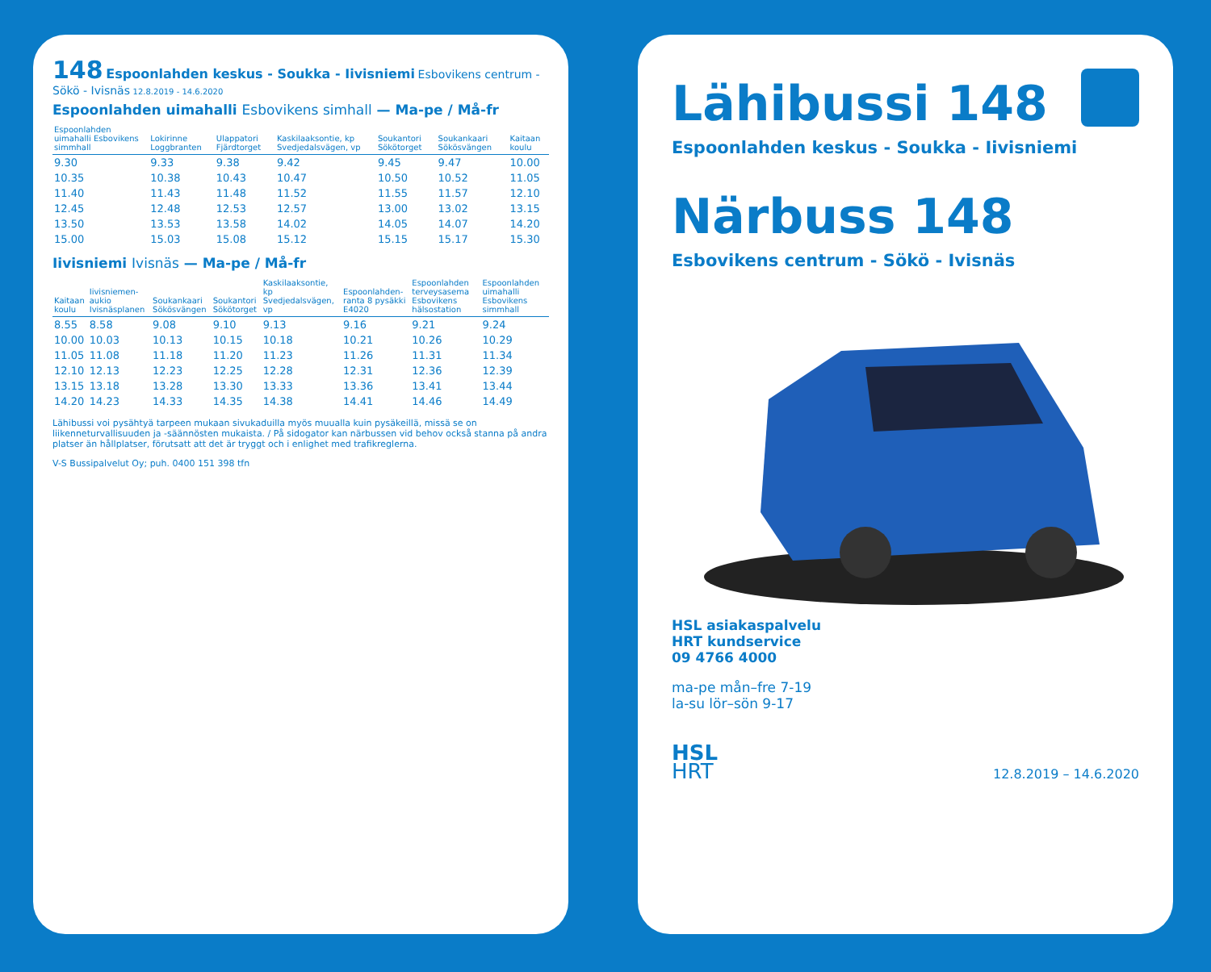148 Espoonlahden keskus - Soukka - Iivisniemi Esbovikens centrum - Sökö - Ivisnäs 12.8.2019 - 14.6.2020
Espoonlahden uimahalli Esbovikens simhall — Ma-pe / Må-fr
| Espoonlahden uimahalli Esbovikens simmhall | Lokirinne Loggbranten | Ulappatori Fjärdtorget | Kaskilaaksontie, kp Svedjedalsvägen, vp | Soukantori Sökötorget | Soukankaari Sökösvängen | Kaitaan koulu |
| --- | --- | --- | --- | --- | --- | --- |
| 9.30 | 9.33 | 9.38 | 9.42 | 9.45 | 9.47 | 10.00 |
| 10.35 | 10.38 | 10.43 | 10.47 | 10.50 | 10.52 | 11.05 |
| 11.40 | 11.43 | 11.48 | 11.52 | 11.55 | 11.57 | 12.10 |
| 12.45 | 12.48 | 12.53 | 12.57 | 13.00 | 13.02 | 13.15 |
| 13.50 | 13.53 | 13.58 | 14.02 | 14.05 | 14.07 | 14.20 |
| 15.00 | 15.03 | 15.08 | 15.12 | 15.15 | 15.17 | 15.30 |
Iivisniemi Ivisnäs — Ma-pe / Må-fr
| Kaitaan koulu | Iivisniemen-aukio Ivisnäsplanen | Soukankaari Sökösvängen | Soukantori Sökötorget | Kaskilaaksontie, kp Svedjedalsvägen, vp | Espoonlahden-ranta 8 pysäkki E4020 | Espoonlahden terveysasema Esbovikens hälsostation | Espoonlahden uimahalli Esbovikens simmhall |
| --- | --- | --- | --- | --- | --- | --- | --- |
| 8.55 | 8.58 | 9.08 | 9.10 | 9.13 | 9.16 | 9.21 | 9.24 |
| 10.00 | 10.03 | 10.13 | 10.15 | 10.18 | 10.21 | 10.26 | 10.29 |
| 11.05 | 11.08 | 11.18 | 11.20 | 11.23 | 11.26 | 11.31 | 11.34 |
| 12.10 | 12.13 | 12.23 | 12.25 | 12.28 | 12.31 | 12.36 | 12.39 |
| 13.15 | 13.18 | 13.28 | 13.30 | 13.33 | 13.36 | 13.41 | 13.44 |
| 14.20 | 14.23 | 14.33 | 14.35 | 14.38 | 14.41 | 14.46 | 14.49 |
Lähibussi voi pysähtyä tarpeen mukaan sivukaduilla myös muualla kuin pysäkeillä, missä se on liikenneturvallisuuden ja -säännösten mukaista. / På sidogator kan närbussen vid behov också stanna på andra platser än hållplatser, förutsatt att det är tryggt och i enlighet med trafikreglerna.
V-S Bussipalvelut Oy; puh. 0400 151 398 tfn
Lähibussi 148
Espoonlahden keskus - Soukka - Iivisniemi
Närbuss 148
Esbovikens centrum - Sökö - Ivisnäs
HSL asiakaspalvelu
HRT kundservice
09 4766 4000
ma-pe mån–fre 7-19
la-su lör–sön 9-17
HSL
HRT
12.8.2019 – 14.6.2020